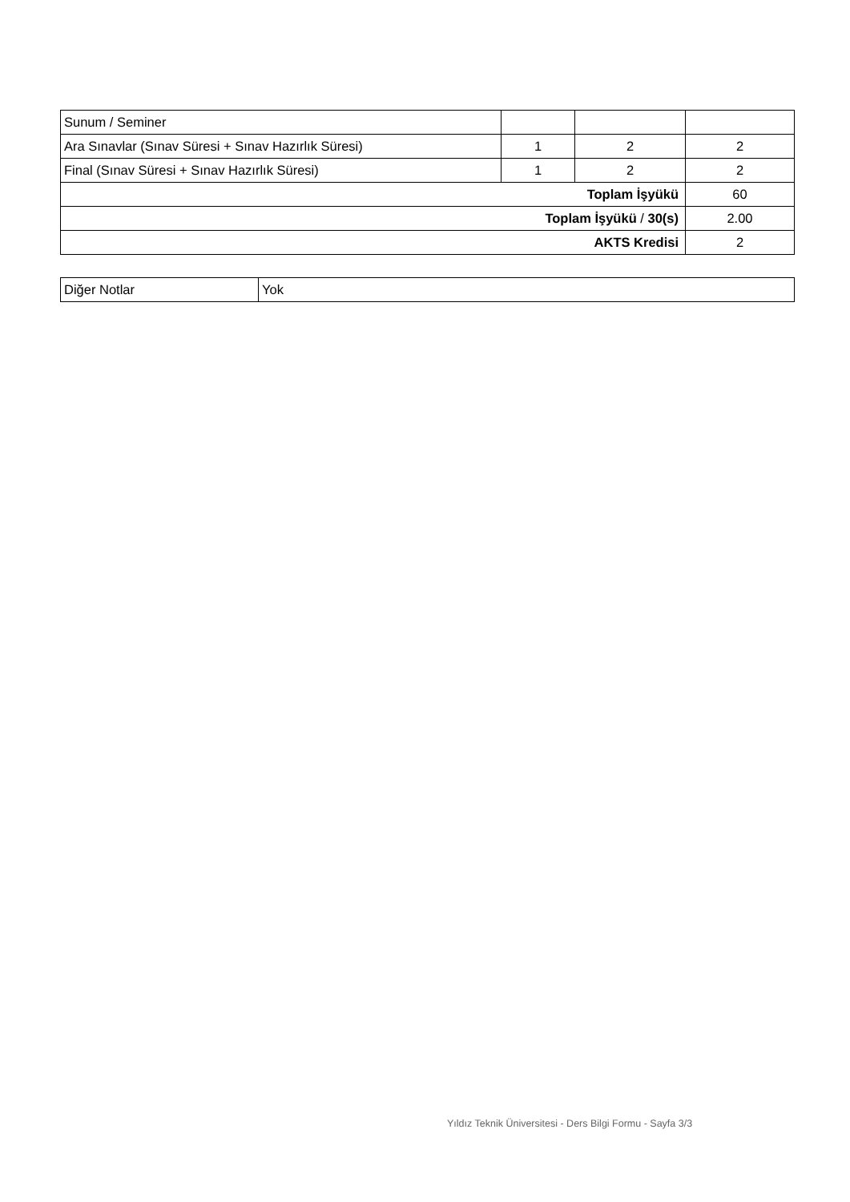| Sunum / Seminer | | | |
| Ara Sınavlar (Sınav Süresi + Sınav Hazırlık Süresi) | 1 | 2 | 2 |
| Final (Sınav Süresi + Sınav Hazırlık Süresi) | 1 | 2 | 2 |
| Toplam İşyükü | | | 60 |
| Toplam İşyükü / 30(s) | | | 2.00 |
| AKTS Kredisi | | | 2 |
| Diğer Notlar | Yok |
Yıldız Teknik Üniversitesi - Ders Bilgi Formu - Sayfa 3/3